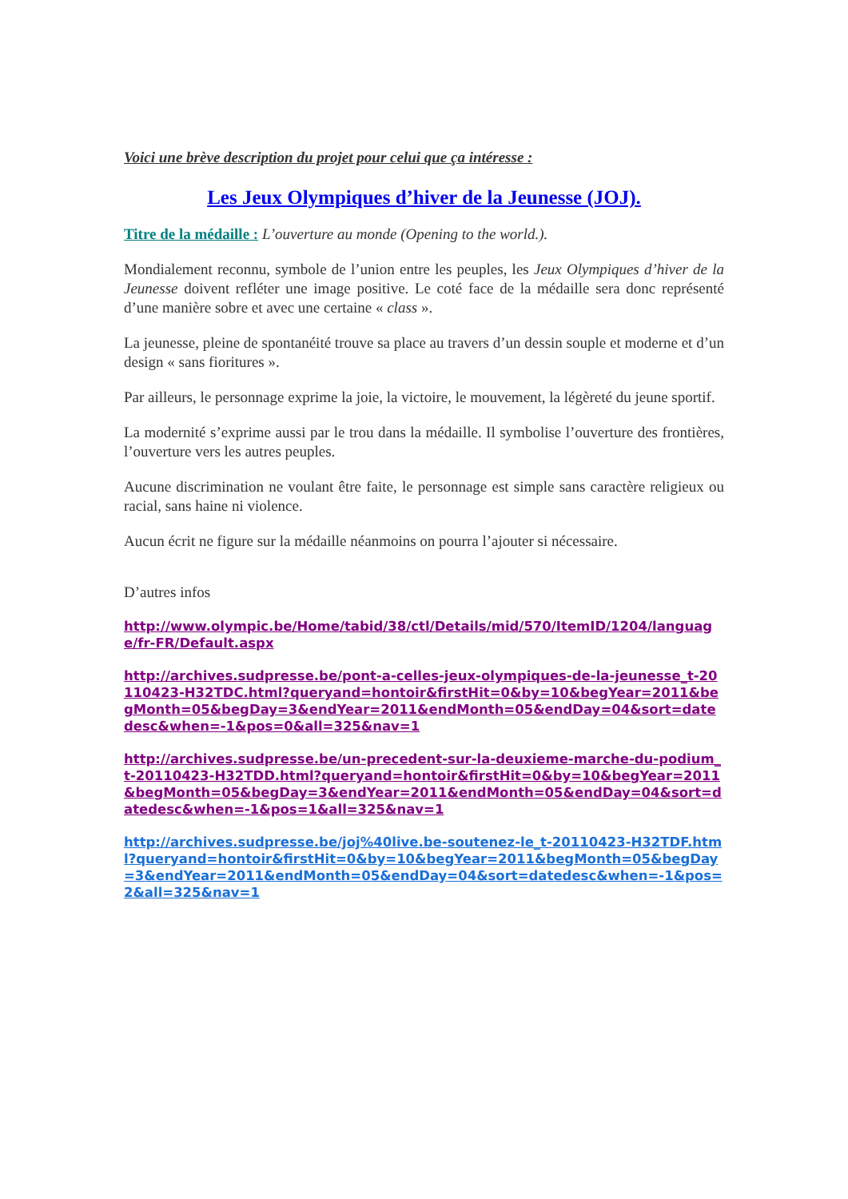Voici une brève description du projet pour celui que ça intéresse :
Les Jeux Olympiques d’hiver de la Jeunesse (JOJ).
Titre de la médaille : L’ouverture au monde (Opening to the world.).
Mondialement reconnu, symbole de l’union entre les peuples, les Jeux Olympiques d’hiver de la Jeunesse doivent refléter une image positive. Le coté face de la médaille sera donc représenté d’une manière sobre et avec une certaine « class ».
La jeunesse, pleine de spontanéité trouve sa place au travers d’un dessin souple et moderne et d’un design « sans fioritures ».
Par ailleurs, le personnage exprime la joie, la victoire, le mouvement, la légèreté du jeune sportif.
La modernité s’exprime aussi par le trou dans la médaille. Il symbolise l’ouverture des frontières, l’ouverture vers les autres peuples.
Aucune discrimination ne voulant être faite, le personnage est simple sans caractère religieux ou racial, sans haine ni violence.
Aucun écrit ne figure sur la médaille néanmoins on pourra l’ajouter si nécessaire.
D’autres infos
http://www.olympic.be/Home/tabid/38/ctl/Details/mid/570/ItemID/1204/language/fr-FR/Default.aspx
http://archives.sudpresse.be/pont-a-celles-jeux-olympiques-de-la-jeunesse_t-20110423-H32TDC.html?queryand=hontoir&firstHit=0&by=10&begYear=2011&begMonth=05&begDay=3&endYear=2011&endMonth=05&endDay=04&sort=datedesc&when=-1&pos=0&all=325&nav=1
http://archives.sudpresse.be/un-precedent-sur-la-deuxieme-marche-du-podium_t-20110423-H32TDD.html?queryand=hontoir&firstHit=0&by=10&begYear=2011&begMonth=05&begDay=3&endYear=2011&endMonth=05&endDay=04&sort=datedesc&when=-1&pos=1&all=325&nav=1
http://archives.sudpresse.be/joj%40live.be-soutenez-le_t-20110423-H32TDF.html?queryand=hontoir&firstHit=0&by=10&begYear=2011&begMonth=05&begDay=3&endYear=2011&endMonth=05&endDay=04&sort=datedesc&when=-1&pos=2&all=325&nav=1